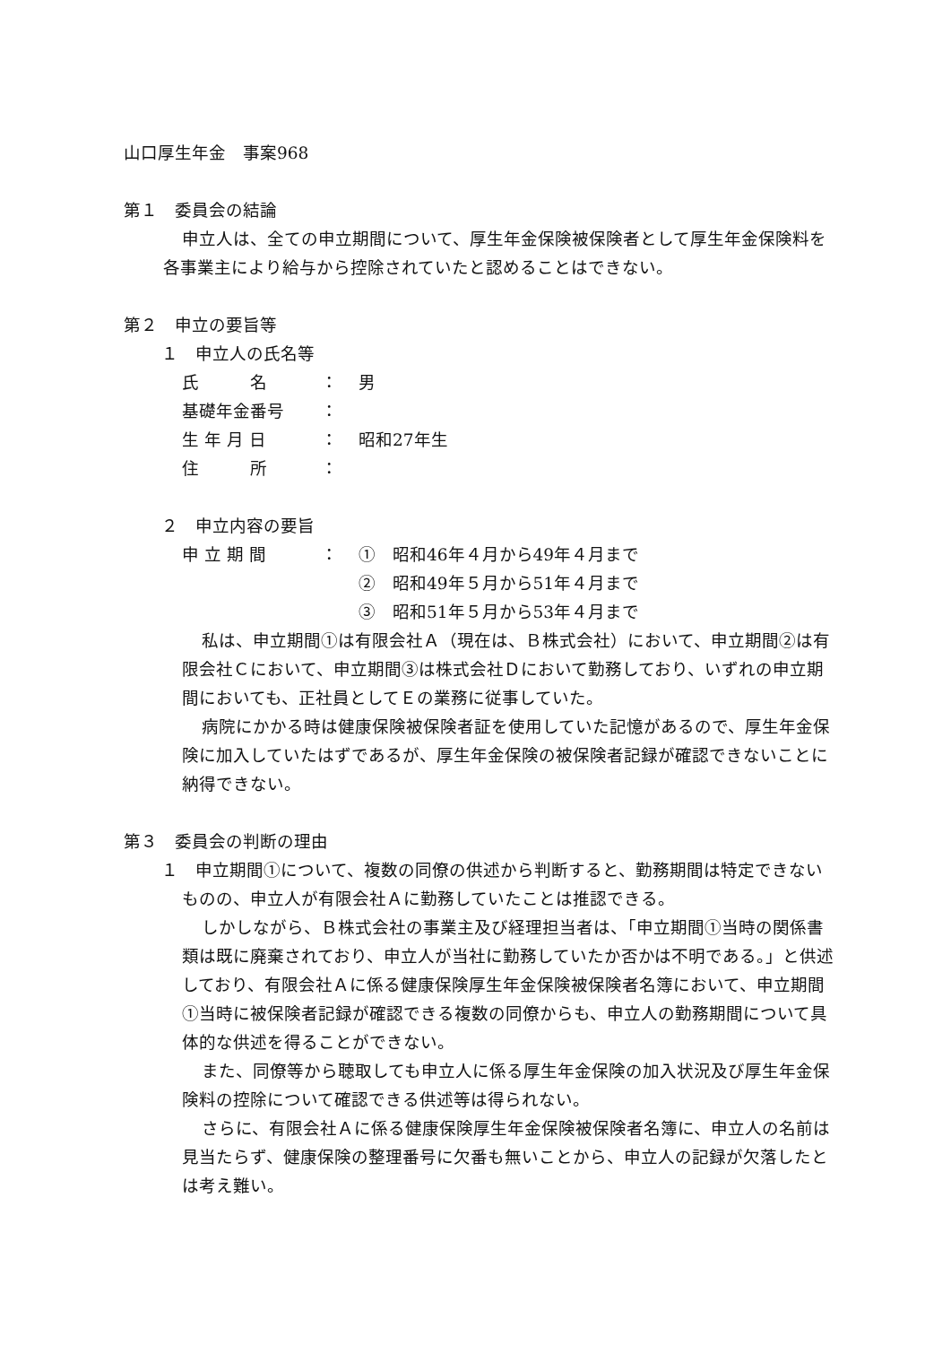山口厚生年金　事案968
第１　委員会の結論
申立人は、全ての申立期間について、厚生年金保険被保険者として厚生年金保険料を各事業主により給与から控除されていたと認めることはできない。
第２　申立の要旨等
１　申立人の氏名等
氏　　　名 ： 男
基礎年金番号 ：
生 年 月 日 ： 昭和27年生
住　　　所 ：
２　申立内容の要旨
申 立 期 間 ： ①　昭和46年４月から49年４月まで
②　昭和49年５月から51年４月まで
③　昭和51年５月から53年４月まで
私は、申立期間①は有限会社Ａ（現在は、Ｂ株式会社）において、申立期間②は有限会社Ｃにおいて、申立期間③は株式会社Ｄにおいて勤務しており、いずれの申立期間においても、正社員としてＥの業務に従事していた。
病院にかかる時は健康保険被保険者証を使用していた記憶があるので、厚生年金保険に加入していたはずであるが、厚生年金保険の被保険者記録が確認できないことに納得できない。
第３　委員会の判断の理由
１　申立期間①について、複数の同僚の供述から判断すると、勤務期間は特定できないものの、申立人が有限会社Ａに勤務していたことは推認できる。
しかしながら、Ｂ株式会社の事業主及び経理担当者は、「申立期間①当時の関係書類は既に廃棄されており、申立人が当社に勤務していたか否かは不明である。」と供述しており、有限会社Ａに係る健康保険厚生年金保険被保険者名簿において、申立期間①当時に被保険者記録が確認できる複数の同僚からも、申立人の勤務期間について具体的な供述を得ることができない。
また、同僚等から聴取しても申立人に係る厚生年金保険の加入状況及び厚生年金保険料の控除について確認できる供述等は得られない。
さらに、有限会社Ａに係る健康保険厚生年金保険被保険者名簿に、申立人の名前は見当たらず、健康保険の整理番号に欠番も無いことから、申立人の記録が欠落したとは考え難い。